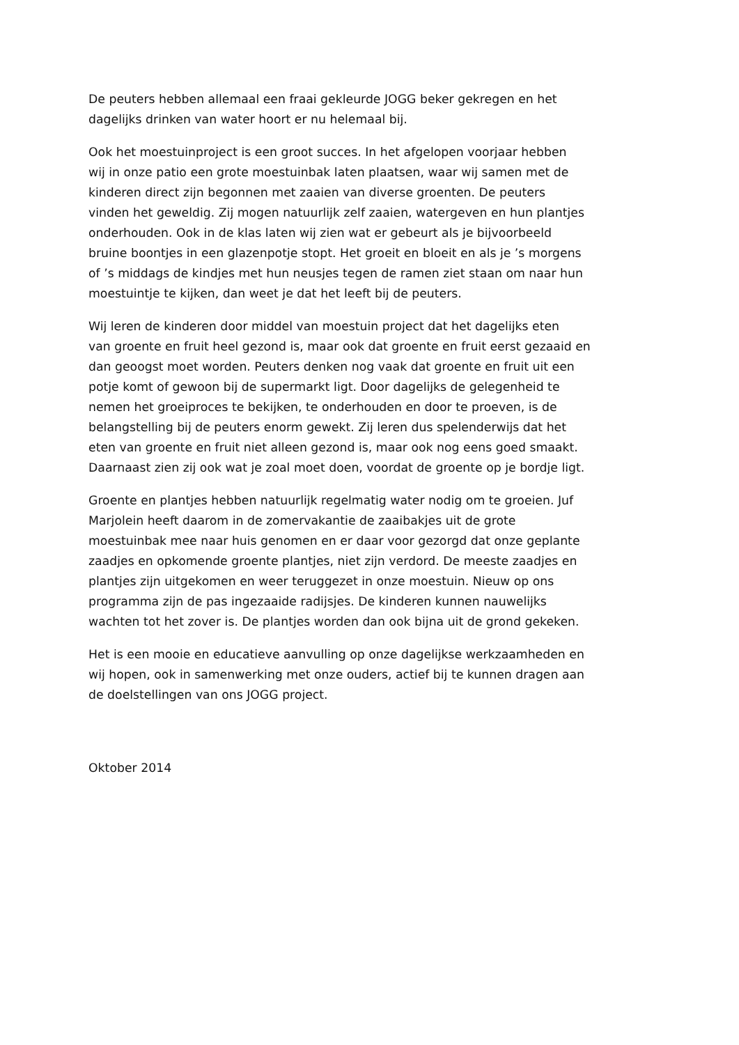De peuters hebben allemaal een fraai gekleurde JOGG beker gekregen en het
dagelijks drinken van water hoort er nu helemaal bij.
Ook het moestuinproject is een groot succes. In het afgelopen voorjaar hebben
wij in onze patio een grote moestuinbak laten plaatsen, waar wij samen met de
kinderen direct zijn begonnen met zaaien van diverse groenten. De peuters
vinden het geweldig. Zij mogen natuurlijk zelf zaaien, watergeven en hun plantjes
onderhouden. Ook in de klas laten wij zien wat er gebeurt als je bijvoorbeeld
bruine boontjes in een glazenpotje stopt. Het groeit en bloeit en als je ’s morgens
of ’s middags de kindjes met hun neusjes tegen de ramen ziet staan om naar hun
moestuintje te kijken, dan weet je dat het leeft bij de peuters.
Wij leren de kinderen door middel van moestuin project dat het dagelijks eten
van groente en fruit heel gezond is, maar ook dat groente en fruit eerst gezaaid en
dan geoogst moet worden. Peuters denken nog vaak dat groente en fruit uit een
potje komt of gewoon bij de supermarkt ligt. Door dagelijks de gelegenheid te
nemen het groeiproces te bekijken, te onderhouden en door te proeven, is de
belangstelling bij de peuters enorm gewekt. Zij leren dus spelenderwijs dat het
eten van groente en fruit niet alleen gezond is, maar ook nog eens goed smaakt.
Daarnaast zien zij ook wat je zoal moet doen, voordat de groente op je bordje ligt.
Groente en plantjes hebben natuurlijk regelmatig water nodig om te groeien. Juf
Marjolein heeft daarom in de zomervakantie de zaaibakjes uit de grote
moestuinbak mee naar huis genomen en er daar voor gezorgd dat onze geplante
zaadjes en opkomende groente plantjes, niet zijn verdord. De meeste zaadjes en
plantjes zijn uitgekomen en weer teruggezet in onze moestuin. Nieuw op ons
programma zijn de pas ingezaaide radijsjes. De kinderen kunnen nauwelijks
wachten tot het zover is. De plantjes worden dan ook bijna uit de grond gekeken.
Het is een mooie en educatieve aanvulling op onze dagelijkse werkzaamheden en
wij hopen, ook in samenwerking met onze ouders, actief bij te kunnen dragen aan
de doelstellingen van ons JOGG project.
Oktober 2014